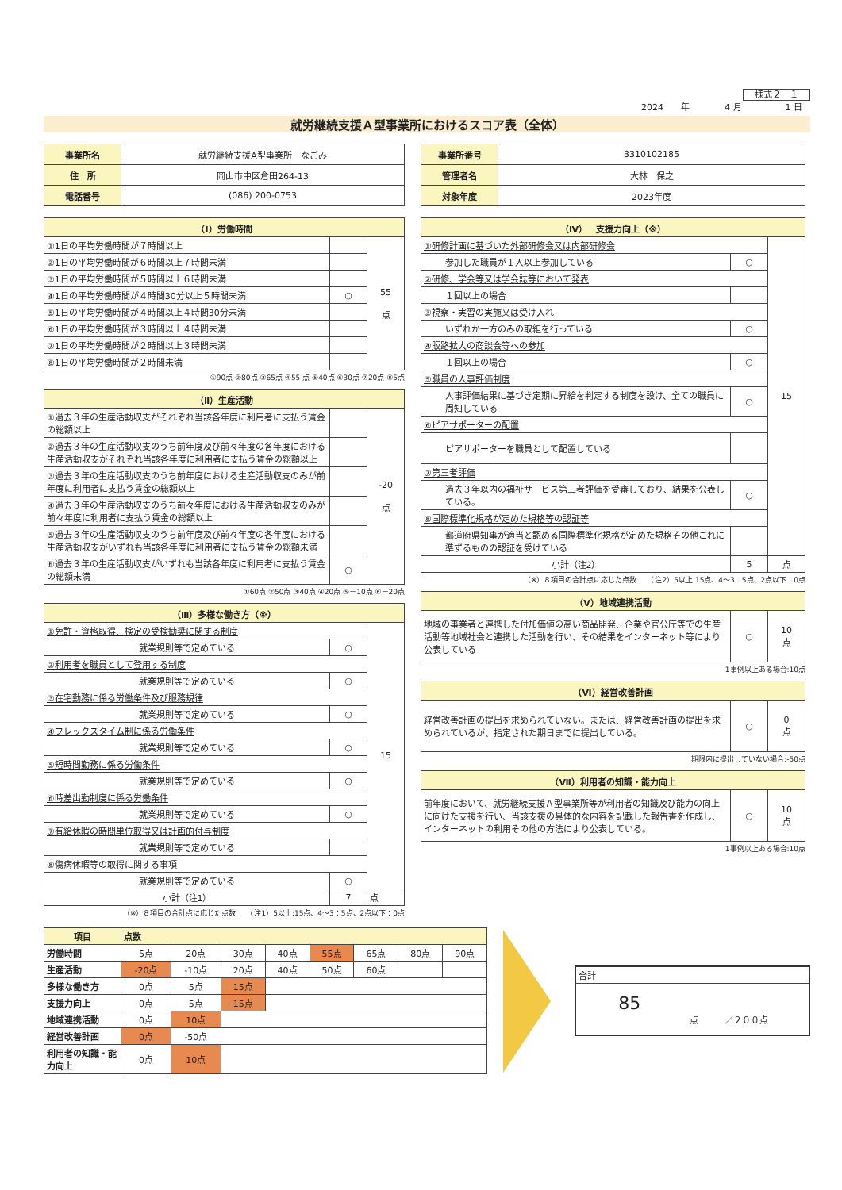様式２－１
2024　　年　　　　4 月　　　　　1 日
就労継続支援Ａ型事業所におけるスコア表（全体）
| 事業所名 | 就労継続支援A型事業所 なごみ |
| 住 所 | 岡山市中区倉田264-13 |
| 電話番号 | (086) 200-0753 |
| 事業所番号 | 3310102185 |
| 管理者名 | 大林 保之 |
| 対象年度 | 2023年度 |
| （Ⅰ）労働時間 | | |
| --- | --- | --- |
| ①1日の平均労働時間が７時間以上 | | 55 点 |
| ②1日の平均労働時間が６時間以上７時間未満 | | |
| ③1日の平均労働時間が５時間以上６時間未満 | | |
| ④1日の平均労働時間が４時間30分以上５時間未満 | ○ | |
| ⑤1日の平均労働時間が４時間以上４時間30分未満 | | |
| ⑥1日の平均労働時間が３時間以上４時間未満 | | |
| ⑦1日の平均労働時間が２時間以上３時間未満 | | |
| ⑧1日の平均労働時間が２時間未満 | | |
①90点 ②80点 ③65点 ④55 点 ⑤40点 ⑥30点 ⑦20点 ⑧5点
| （Ⅱ）生産活動 | | |
| --- | --- | --- |
| ①過去３年の生産活動収支がそれぞれ当該各年度に利用者に支払う賃金の総額以上 | | -20 点 |
| ②過去３年の生産活動収支のうち前年度及び前々年度の各年度における生産活動収支がそれぞれ当該各年度に利用者に支払う賃金の総額以上 | | |
| ③過去３年の生産活動収支のうち前年度における生産活動収支のみが前年度に利用者に支払う賃金の総額以上 | | |
| ④過去３年の生産活動収支のうち前々年度における生産活動収支のみが前々年度に利用者に支払う賃金の総額以上 | | |
| ⑤過去３年の生産活動収支のうち前年度及び前々年度の各年度における生産活動収支がいずれも当該各年度に利用者に支払う賃金の総額未満 | | |
| ⑥過去３年の生産活動収支がいずれも当該各年度に利用者に支払う賃金の総額未満 | ○ | |
①60点 ②50点 ③40点 ④20点 ⑤－10点 ⑥－20点
| （Ⅲ）多様な働き方（※） | | |
| --- | --- | --- |
| ①免許・資格取得、検定の受検勧奨に関する制度 | | 15 |
| 就業規則等で定めている | ○ | |
| ②利用者を職員として登用する制度 | | |
| 就業規則等で定めている | ○ | |
| ③在宅勤務に係る労働条件及び服務規律 | | |
| 就業規則等で定めている | ○ | |
| ④フレックスタイム制に係る労働条件 | | |
| 就業規則等で定めている | ○ | |
| ⑤短時間勤務に係る労働条件 | | |
| 就業規則等で定めている | ○ | |
| ⑥時差出勤制度に係る労働条件 | | |
| 就業規則等で定めている | ○ | |
| ⑦有給休暇の時間単位取得又は計画的付与制度 | | |
| 就業規則等で定めている | | |
| ⑧傷病休暇等の取得に関する事項 | | |
| 就業規則等で定めている | ○ | |
| 小計（注1） | 7 | 点 |
（※）８項目の合計点に応じた点数　　（注1）5以上:15点、4～3：5点、2点以下：0点
| （Ⅳ） 支援力向上（※） | | |
| --- | --- | --- |
| ①研修計画に基づいた外部研修会又は内部研修会 | | 15 |
| 参加した職員が１人以上参加している | ○ | |
| ②研修、学会等又は学会誌等において発表 | | |
| １回以上の場合 | | |
| ③視察・実習の実施又は受け入れ | | |
| いずれか一方のみの取組を行っている | ○ | |
| ④販路拡大の商談会等への参加 | | |
| １回以上の場合 | ○ | |
| ⑤職員の人事評価制度 | | |
| 人事評価結果に基づき定期に昇給を判定する制度を設け、全ての職員に周知している | ○ | |
| ⑥ピアサポーターの配置 | | |
| ピアサポーターを職員として配置している | | |
| ⑦第三者評価 | | |
| 過去３年以内の福祉サービス第三者評価を受審しており、結果を公表している。 | ○ | |
| ⑧国際標準化規格が定めた規格等の認証等 | | |
| 都道府県知事が適当と認める国際標準化規格が定めた規格その他これに準ずるものの認証を受けている | | |
| 小計（注2） | 5 | 点 |
（※）８項目の合計点に応じた点数　　（注2）5以上:15点、4～3：5点、2点以下：0点
| （Ⅴ）地域連携活動 | | |
| --- | --- | --- |
| 地域の事業者と連携した付加価値の高い商品開発、企業や官公庁等での生産活動等地域社会と連携した活動を行い、その結果をインターネット等により公表している | ○ | 10 点 |
1事例以上ある場合:10点
| （Ⅵ）経営改善計画 | | |
| --- | --- | --- |
| 経営改善計画の提出を求められていない。または、経営改善計画の提出を求められているが、指定された期日までに提出している。 | ○ | 0 点 |
期限内に提出していない場合:-50点
| （Ⅶ）利用者の知識・能力向上 | | |
| --- | --- | --- |
| 前年度において、就労継続支援Ａ型事業所等が利用者の知識及び能力の向上に向けた支援を行い、当該支援の具体的な内容を記載した報告書を作成し、インターネットの利用その他の方法により公表している。 | ○ | 10 点 |
1事例以上ある場合:10点
| 項目 | 点数 | | | | | | | |
| --- | --- | --- | --- | --- | --- | --- | --- | --- |
| 労働時間 | 5点 | 20点 | 30点 | 40点 | 55点 | 65点 | 80点 | 90点 |
| 生産活動 | -20点 | -10点 | 20点 | 40点 | 50点 | 60点 | | |
| 多様な働き方 | 0点 | 5点 | 15点 | | | | | |
| 支援力向上 | 0点 | 5点 | 15点 | | | | | |
| 地域連携活動 | 0点 | 10点 | | | | | | |
| 経営改善計画 | 0点 | -50点 | | | | | | |
| 利用者の知識・能力向上 | 0点 | 10点 | | | | | | |
| 合計 |
| 85 点 ／２００点 |